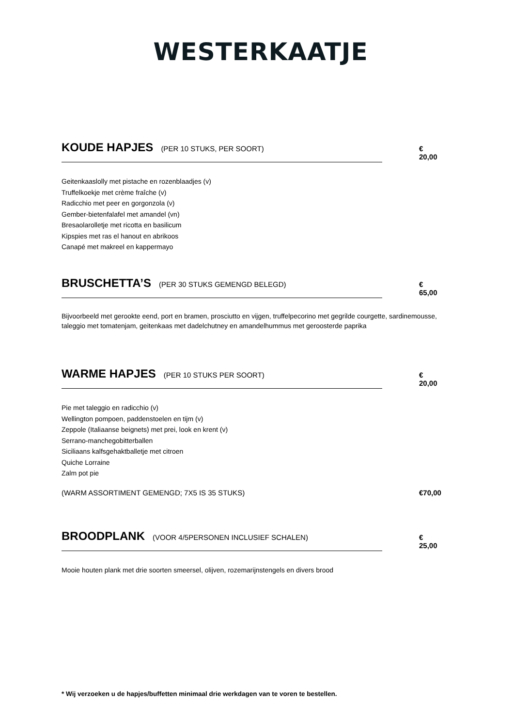WESTERKAATJE
KOUDE HAPJES (PER 10 STUKS, PER SOORT)
€ 20,00
Geitenkaaslolly met pistache en rozenblaadjes (v)
Truffelkoekje met crème fraîche (v)
Radicchio met peer en gorgonzola (v)
Gember-bietenfalafel met amandel (vn)
Bresaolarolletje met ricotta en basilicum
Kipspies met ras el hanout en abrikoos
Canapé met makreel en kappermayo
BRUSCHETTA’S (PER 30 STUKS GEMENGD BELEGD)
€ 65,00
Bijvoorbeeld met gerookte eend, port en bramen, prosciutto en vijgen, truffelpecorino met gegrilde courgette, sardinemousse, taleggio met tomatenjam, geitenkaas met dadelchutney en amandelhummus met geroosterde paprika
WARME HAPJES (PER 10 STUKS PER SOORT)
€ 20,00
Pie met taleggio en radicchio (v)
Wellington pompoen, paddenstoelen en tijm (v)
Zeppole (Italiaanse beignets) met prei, look en krent (v)
Serrano-manchegobitterballen
Siciliaans kalfsgehaktballetje met citroen
Quiche Lorraine
Zalm pot pie
(WARM ASSORTIMENT GEMENGD; 7X5 IS 35 STUKS) €70,00
BROODPLANK (VOOR 4/5PERSONEN INCLUSIEF SCHALEN)
€ 25,00
Mooie houten plank met drie soorten smeersel, olijven, rozemarijnstengels en divers brood
* Wij verzoeken u de hapjes/buffetten minimaal drie werkdagen van te voren te bestellen.